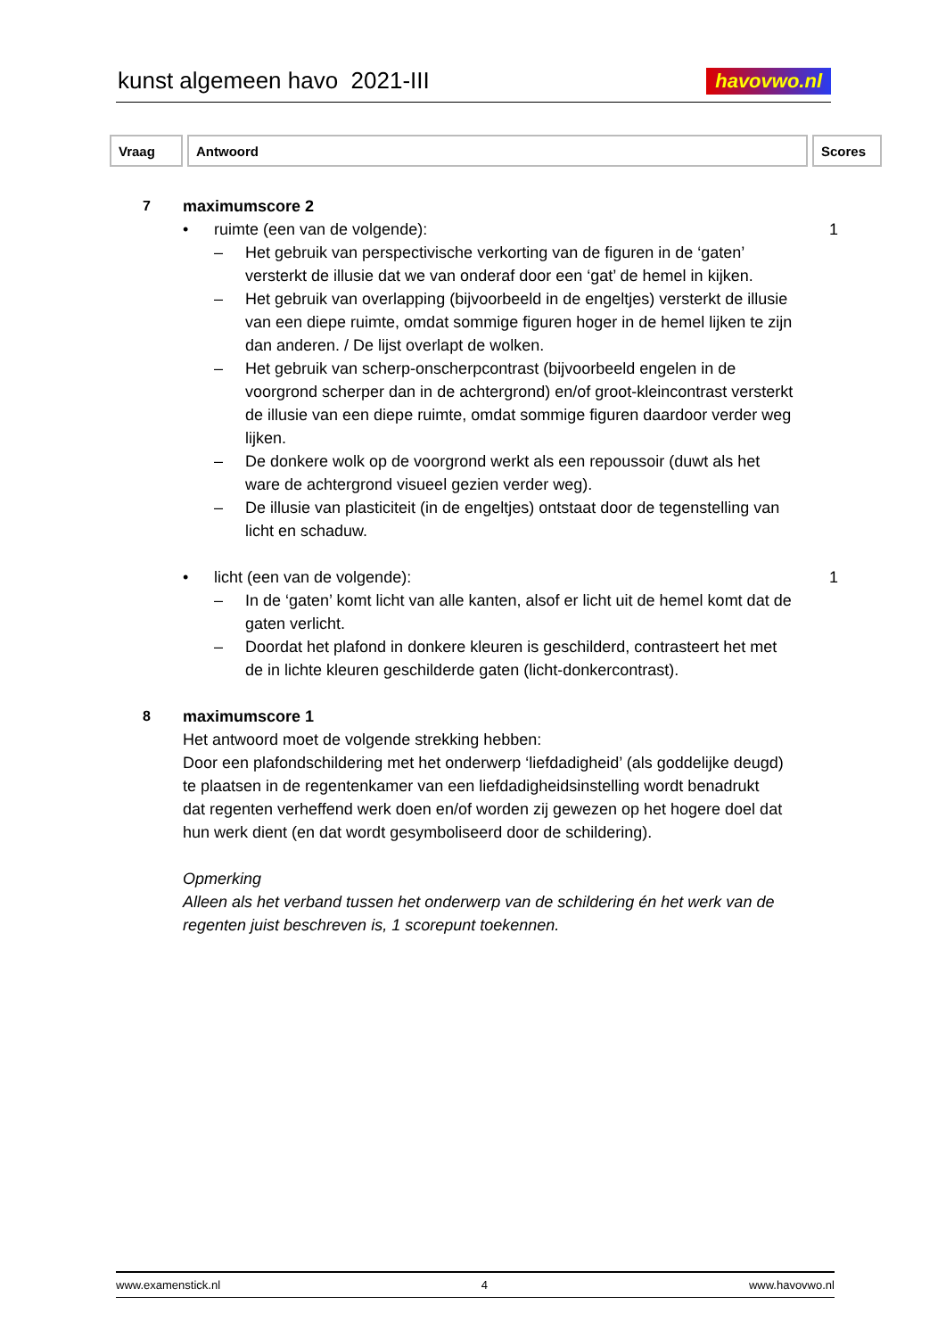kunst algemeen havo 2021-III
havovwo.nl
| Vraag | Antwoord | Scores |
| --- | --- | --- |
7 maximumscore 2
• ruimte (een van de volgende):
1
– Het gebruik van perspectivische verkorting van de figuren in de ‘gaten’ versterkt de illusie dat we van onderaf door een ‘gat’ de hemel in kijken.
– Het gebruik van overlapping (bijvoorbeeld in de engeltjes) versterkt de illusie van een diepe ruimte, omdat sommige figuren hoger in de hemel lijken te zijn dan anderen. / De lijst overlapt de wolken.
– Het gebruik van scherp-onscherpcontrast (bijvoorbeeld engelen in de voorgrond scherper dan in de achtergrond) en/of groot-kleincontrast versterkt de illusie van een diepe ruimte, omdat sommige figuren daardoor verder weg lijken.
– De donkere wolk op de voorgrond werkt als een repoussoir (duwt als het ware de achtergrond visueel gezien verder weg).
– De illusie van plasticiteit (in de engeltjes) ontstaat door de tegenstelling van licht en schaduw.
• licht (een van de volgende): 1
– In de ‘gaten’ komt licht van alle kanten, alsof er licht uit de hemel komt dat de gaten verlicht.
– Doordat het plafond in donkere kleuren is geschilderd, contrasteert het met de in lichte kleuren geschilderde gaten (licht-donkercontrast).
8 maximumscore 1
Het antwoord moet de volgende strekking hebben:
Door een plafondschildering met het onderwerp ‘liefdadigheid’ (als goddelijke deugd) te plaatsen in de regentenkamer van een liefdadigheidsinstelling wordt benadrukt dat regenten verheffend werk doen en/of worden zij gewezen op het hogere doel dat hun werk dient (en dat wordt gesymboliseerd door de schildering).
Opmerking
Alleen als het verband tussen het onderwerp van de schildering én het werk van de regenten juist beschreven is, 1 scorepunt toekennen.
www.examenstick.nl 4 www.havovwo.nl